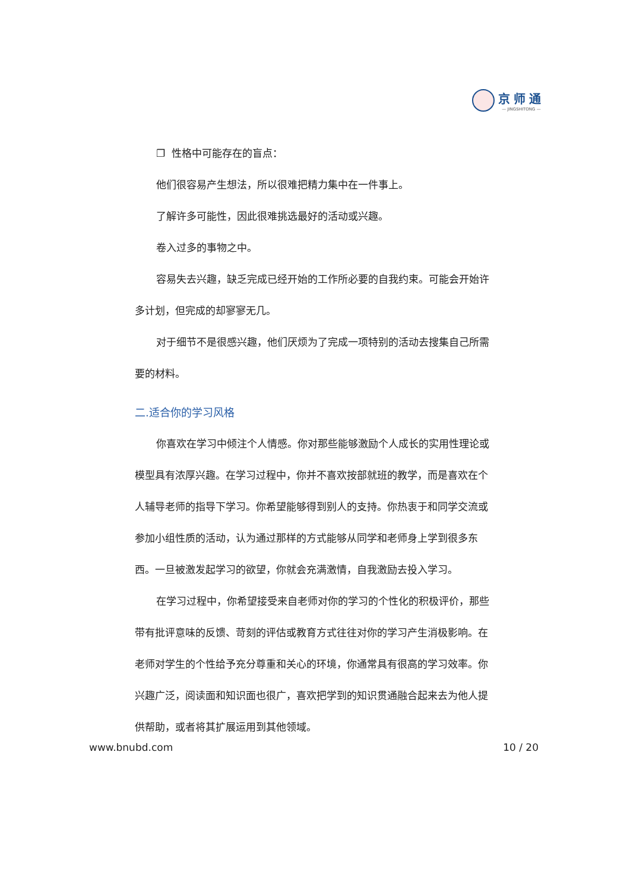京师通
— JINGSHITONG —
❐ 性格中可能存在的盲点：
他们很容易产生想法，所以很难把精力集中在一件事上。
了解许多可能性，因此很难挑选最好的活动或兴趣。
卷入过多的事物之中。
容易失去兴趣，缺乏完成已经开始的工作所必要的自我约束。可能会开始许多计划，但完成的却寥寥无几。
对于细节不是很感兴趣，他们厌烦为了完成一项特别的活动去搜集自己所需要的材料。
二.适合你的学习风格
你喜欢在学习中倾注个人情感。你对那些能够激励个人成长的实用性理论或模型具有浓厚兴趣。在学习过程中，你并不喜欢按部就班的教学，而是喜欢在个人辅导老师的指导下学习。你希望能够得到别人的支持。你热衷于和同学交流或参加小组性质的活动，认为通过那样的方式能够从同学和老师身上学到很多东西。一旦被激发起学习的欲望，你就会充满激情，自我激励去投入学习。
在学习过程中，你希望接受来自老师对你的学习的个性化的积极评价，那些带有批评意味的反馈、苛刻的评估或教育方式往往对你的学习产生消极影响。在老师对学生的个性给予充分尊重和关心的环境，你通常具有很高的学习效率。你兴趣广泛，阅读面和知识面也很广，喜欢把学到的知识贯通融合起来去为他人提供帮助，或者将其扩展运用到其他领域。
www.bnubd.com 10 / 20